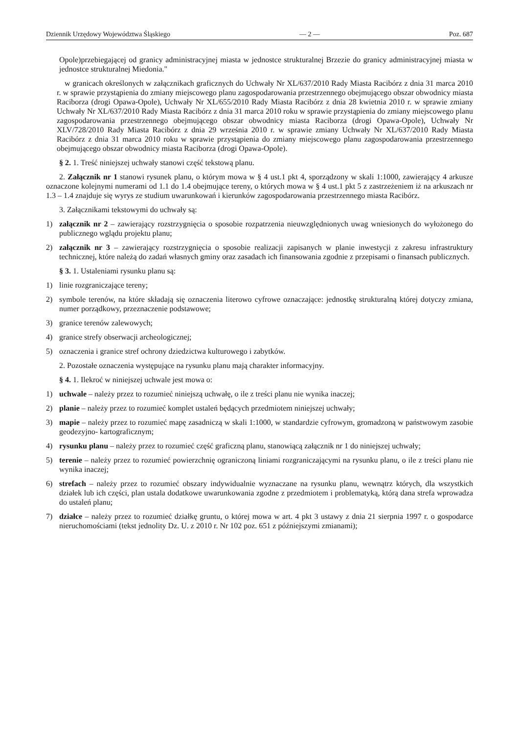Dziennik Urzędowy Województwa Śląskiego — 2 — Poz. 687
Opole)przebiegającej od granicy administracyjnej miasta w jednostce strukturalnej Brzezie do granicy administracyjnej miasta w jednostce strukturalnej Miedonia."
w granicach określonych w załącznikach graficznych do Uchwały Nr XL/637/2010 Rady Miasta Racibórz z dnia 31 marca 2010 r. w sprawie przystąpienia do zmiany miejscowego planu zagospodarowania przestrzennego obejmującego obszar obwodnicy miasta Raciborza (drogi Opawa-Opole), Uchwały Nr XL/655/2010 Rady Miasta Racibórz z dnia 28 kwietnia 2010 r. w sprawie zmiany Uchwały Nr XL/637/2010 Rady Miasta Racibórz z dnia 31 marca 2010 roku w sprawie przystąpienia do zmiany miejscowego planu zagospodarowania przestrzennego obejmującego obszar obwodnicy miasta Raciborza (drogi Opawa-Opole), Uchwały Nr XLV/728/2010 Rady Miasta Racibórz z dnia 29 września 2010 r. w sprawie zmiany Uchwały Nr XL/637/2010 Rady Miasta Racibórz z dnia 31 marca 2010 roku w sprawie przystąpienia do zmiany miejscowego planu zagospodarowania przestrzennego obejmującego obszar obwodnicy miasta Raciborza (drogi Opawa-Opole).
§ 2. 1. Treść niniejszej uchwały stanowi część tekstową planu.
2. Załącznik nr 1 stanowi rysunek planu, o którym mowa w § 4 ust.1 pkt 4, sporządzony w skali 1:1000, zawierający 4 arkusze oznaczone kolejnymi numerami od 1.1 do 1.4 obejmujące tereny, o których mowa w § 4 ust.1 pkt 5 z zastrzeżeniem iż na arkuszach nr 1.3 – 1.4 znajduje się wyrys ze studium uwarunkowań i kierunków zagospodarowania przestrzennego miasta Racibórz.
3. Załącznikami tekstowymi do uchwały są:
1) załącznik nr 2 – zawierający rozstrzygnięcia o sposobie rozpatrzenia nieuwzględnionych uwag wniesionych do wyłożonego do publicznego wglądu projektu planu;
2) załącznik nr 3 – zawierający rozstrzygnięcia o sposobie realizacji zapisanych w planie inwestycji z zakresu infrastruktury technicznej, które należą do zadań własnych gminy oraz zasadach ich finansowania zgodnie z przepisami o finansach publicznych.
§ 3. 1. Ustaleniami rysunku planu są:
1) linie rozgraniczające tereny;
2) symbole terenów, na które składają się oznaczenia literowo cyfrowe oznaczające: jednostkę strukturalną której dotyczy zmiana, numer porządkowy, przeznaczenie podstawowe;
3) granice terenów zalewowych;
4) granice strefy obserwacji archeologicznej;
5) oznaczenia i granice stref ochrony dziedzictwa kulturowego i zabytków.
2. Pozostałe oznaczenia występujące na rysunku planu mają charakter informacyjny.
§ 4. 1. Ilekroć w niniejszej uchwale jest mowa o:
1) uchwale – należy przez to rozumieć niniejszą uchwałę, o ile z treści planu nie wynika inaczej;
2) planie – należy przez to rozumieć komplet ustaleń będących przedmiotem niniejszej uchwały;
3) mapie – należy przez to rozumieć mapę zasadniczą w skali 1:1000, w standardzie cyfrowym, gromadzoną w państwowym zasobie geodezyjno- kartograficznym;
4) rysunku planu – należy przez to rozumieć część graficzną planu, stanowiącą załącznik nr 1 do niniejszej uchwały;
5) terenie – należy przez to rozumieć powierzchnię ograniczoną liniami rozgraniczającymi na rysunku planu, o ile z treści planu nie wynika inaczej;
6) strefach – należy przez to rozumieć obszary indywidualnie wyznaczane na rysunku planu, wewnątrz których, dla wszystkich działek lub ich części, plan ustala dodatkowe uwarunkowania zgodne z przedmiotem i problematyką, którą dana strefa wprowadza do ustaleń planu;
7) działce – należy przez to rozumieć działkę gruntu, o której mowa w art. 4 pkt 3 ustawy z dnia 21 sierpnia 1997 r. o gospodarce nieruchomościami (tekst jednolity Dz. U. z 2010 r. Nr 102 poz. 651 z późniejszymi zmianami);